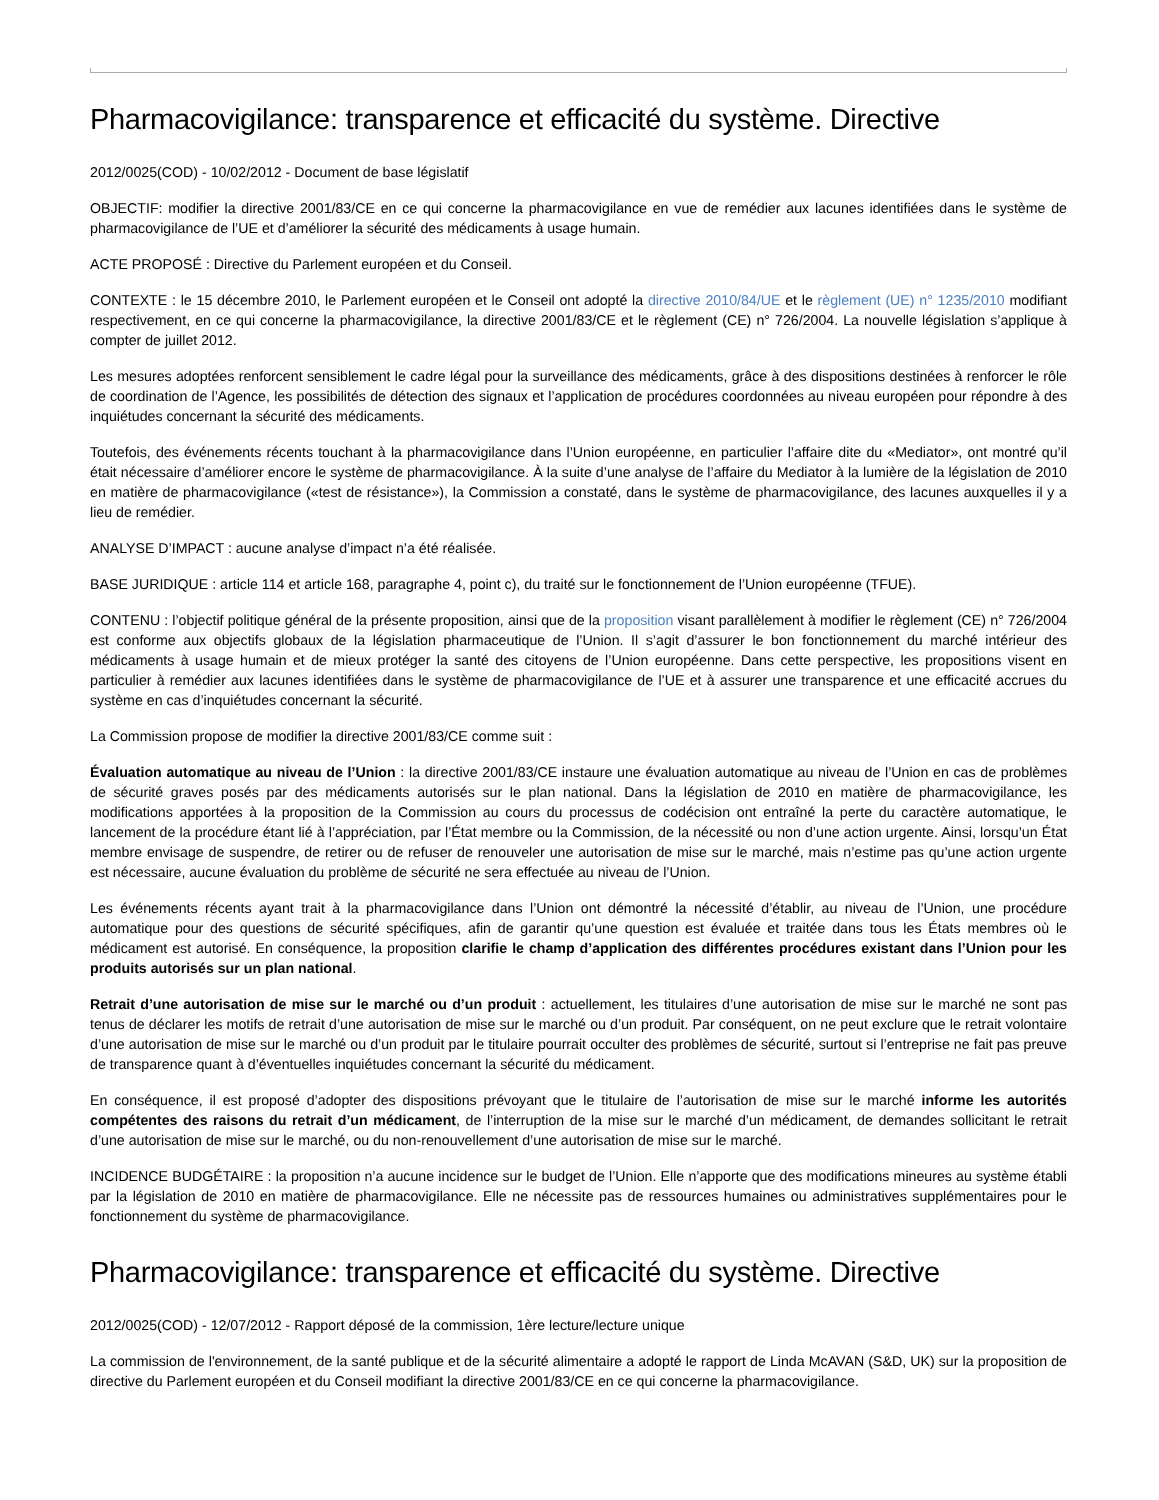Pharmacovigilance: transparence et efficacité du système. Directive
2012/0025(COD) - 10/02/2012 - Document de base législatif
OBJECTIF: modifier la directive 2001/83/CE en ce qui concerne la pharmacovigilance en vue de remédier aux lacunes identifiées dans le système de pharmacovigilance de l’UE et d’améliorer la sécurité des médicaments à usage humain.
ACTE PROPOSÉ : Directive du Parlement européen et du Conseil.
CONTEXTE : le 15 décembre 2010, le Parlement européen et le Conseil ont adopté la directive 2010/84/UE et le règlement (UE) n° 1235/2010 modifiant respectivement, en ce qui concerne la pharmacovigilance, la directive 2001/83/CE et le règlement (CE) n° 726/2004. La nouvelle législation s’applique à compter de juillet 2012.
Les mesures adoptées renforcent sensiblement le cadre légal pour la surveillance des médicaments, grâce à des dispositions destinées à renforcer le rôle de coordination de l’Agence, les possibilités de détection des signaux et l’application de procédures coordonnées au niveau européen pour répondre à des inquiétudes concernant la sécurité des médicaments.
Toutefois, des événements récents touchant à la pharmacovigilance dans l’Union européenne, en particulier l’affaire dite du «Mediator», ont montré qu’il était nécessaire d’améliorer encore le système de pharmacovigilance. À la suite d’une analyse de l’affaire du Mediator à la lumière de la législation de 2010 en matière de pharmacovigilance («test de résistance»), la Commission a constaté, dans le système de pharmacovigilance, des lacunes auxquelles il y a lieu de remédier.
ANALYSE D’IMPACT : aucune analyse d’impact n’a été réalisée.
BASE JURIDIQUE : article 114 et article 168, paragraphe 4, point c), du traité sur le fonctionnement de l’Union européenne (TFUE).
CONTENU : l’objectif politique général de la présente proposition, ainsi que de la proposition visant parallèlement à modifier le règlement (CE) n° 726/2004 est conforme aux objectifs globaux de la législation pharmaceutique de l’Union. Il s’agit d’assurer le bon fonctionnement du marché intérieur des médicaments à usage humain et de mieux protéger la santé des citoyens de l’Union européenne. Dans cette perspective, les propositions visent en particulier à remédier aux lacunes identifiées dans le système de pharmacovigilance de l’UE et à assurer une transparence et une efficacité accrues du système en cas d’inquiétudes concernant la sécurité.
La Commission propose de modifier la directive 2001/83/CE comme suit :
Évaluation automatique au niveau de l’Union : la directive 2001/83/CE instaure une évaluation automatique au niveau de l’Union en cas de problèmes de sécurité graves posés par des médicaments autorisés sur le plan national. Dans la législation de 2010 en matière de pharmacovigilance, les modifications apportées à la proposition de la Commission au cours du processus de codécision ont entraîné la perte du caractère automatique, le lancement de la procédure étant lié à l’appréciation, par l’État membre ou la Commission, de la nécessité ou non d’une action urgente. Ainsi, lorsqu’un État membre envisage de suspendre, de retirer ou de refuser de renouveler une autorisation de mise sur le marché, mais n’estime pas qu’une action urgente est nécessaire, aucune évaluation du problème de sécurité ne sera effectuée au niveau de l’Union.
Les événements récents ayant trait à la pharmacovigilance dans l’Union ont démontré la nécessité d’établir, au niveau de l’Union, une procédure automatique pour des questions de sécurité spécifiques, afin de garantir qu’une question est évaluée et traitée dans tous les États membres où le médicament est autorisé. En conséquence, la proposition clarifie le champ d’application des différentes procédures existant dans l’Union pour les produits autorisés sur un plan national.
Retrait d’une autorisation de mise sur le marché ou d’un produit : actuellement, les titulaires d’une autorisation de mise sur le marché ne sont pas tenus de déclarer les motifs de retrait d’une autorisation de mise sur le marché ou d’un produit. Par conséquent, on ne peut exclure que le retrait volontaire d’une autorisation de mise sur le marché ou d’un produit par le titulaire pourrait occulter des problèmes de sécurité, surtout si l’entreprise ne fait pas preuve de transparence quant à d’éventuelles inquiétudes concernant la sécurité du médicament.
En conséquence, il est proposé d’adopter des dispositions prévoyant que le titulaire de l’autorisation de mise sur le marché informe les autorités compétentes des raisons du retrait d’un médicament, de l’interruption de la mise sur le marché d’un médicament, de demandes sollicitant le retrait d’une autorisation de mise sur le marché, ou du non-renouvellement d’une autorisation de mise sur le marché.
INCIDENCE BUDGÉTAIRE : la proposition n’a aucune incidence sur le budget de l’Union. Elle n’apporte que des modifications mineures au système établi par la législation de 2010 en matière de pharmacovigilance. Elle ne nécessite pas de ressources humaines ou administratives supplémentaires pour le fonctionnement du système de pharmacovigilance.
Pharmacovigilance: transparence et efficacité du système. Directive
2012/0025(COD) - 12/07/2012 - Rapport déposé de la commission, 1ère lecture/lecture unique
La commission de l'environnement, de la santé publique et de la sécurité alimentaire a adopté le rapport de Linda McAVAN (S&D, UK) sur la proposition de directive du Parlement européen et du Conseil modifiant la directive 2001/83/CE en ce qui concerne la pharmacovigilance.